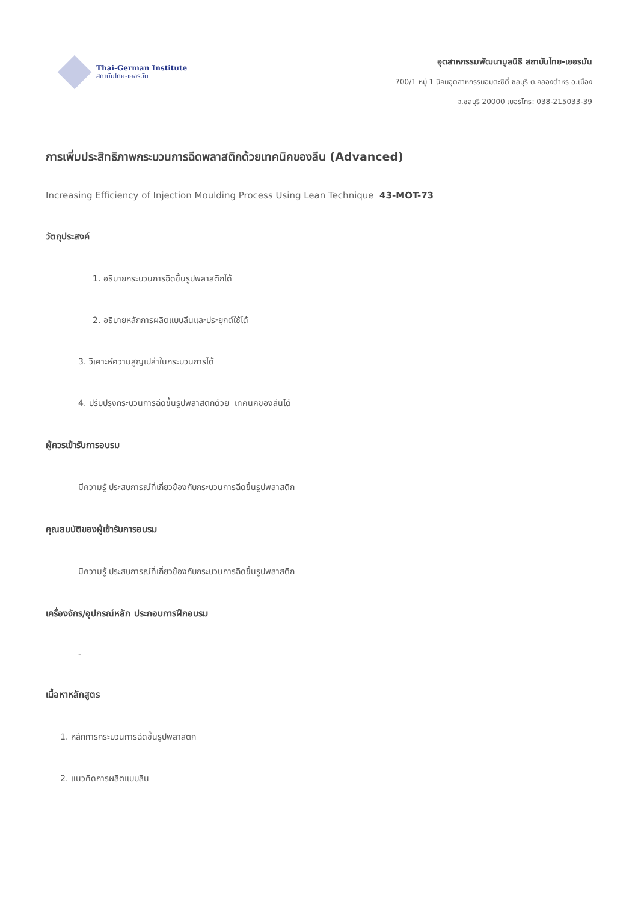Thai-German Institute
สถาบันไทย-เยอรมัน
อุตสาหกรรมพัฒนามูลนิธิ สถาบันไทย-เยอรมัน
700/1 หมู่ 1 นิคมอุตสาหกรรมอมตะซิตี้ ชลบุรี ต.คลองตำหรุ อ.เมือง
จ.ชลบุรี 20000 เบอร์โทร: 038-215033-39
การเพิ่มประสิทธิภาพกระบวนการฉีดพลาสติกด้วยเทคนิคของลีน (Advanced)
Increasing Efficiency of Injection Moulding Process Using Lean Technique 43-MOT-73
วัตถุประสงค์
1. อธิบายกระบวนการฉีดขึ้นรูปพลาสติกได้
2. อธิบายหลักการผลิตแบบลีนและประยุกต์ใช้ได้
3. วิเคาะห์ความสูญเปล่าในกระบวนการได้
4. ปรับปรุงกระบวนการฉีดขึ้นรูปพลาสติกด้วย เทคนิคของลีนได้
ผู้ควรเข้ารับการอบรม
มีความรู้ ประสบการณ์ที่เกี่ยวข้องกับกระบวนการฉีดขึ้นรูปพลาสติก
คุณสมบัติของผู้เข้ารับการอบรม
มีความรู้ ประสบการณ์ที่เกี่ยวข้องกับกระบวนการฉีดขึ้นรูปพลาสติก
เครื่องจักร/อุปกรณ์หลัก ประกอบการฝึกอบรม
-
เนื้อหาหลักสูตร
1. หลักการกระบวนการฉีดขึ้นรูปพลาสติก
2. แนวคิดการผลิตแบบลีน